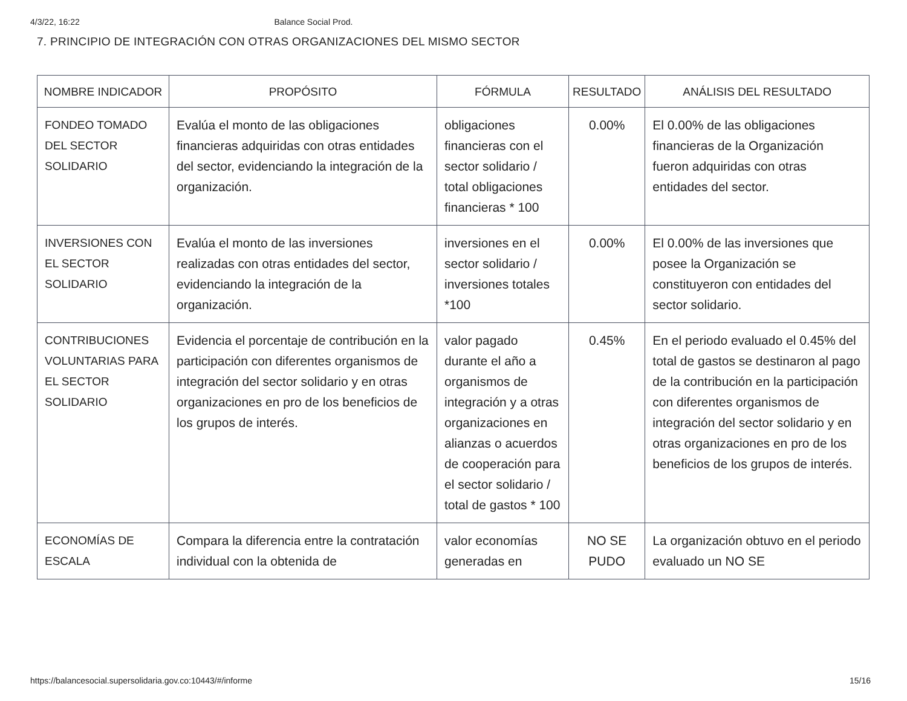4/3/22, 16:22 Balance Social Prod.
7. PRINCIPIO DE INTEGRACIÓN CON OTRAS ORGANIZACIONES DEL MISMO SECTOR
| NOMBRE INDICADOR | PROPÓSITO | FÓRMULA | RESULTADO | ANÁLISIS DEL RESULTADO |
| --- | --- | --- | --- | --- |
| FONDEO TOMADO DEL SECTOR SOLIDARIO | Evalúa el monto de las obligaciones financieras adquiridas con otras entidades del sector, evidenciando la integración de la organización. | obligaciones financieras con el sector solidario / total obligaciones financieras * 100 | 0.00% | El 0.00% de las obligaciones financieras de la Organización fueron adquiridas con otras entidades del sector. |
| INVERSIONES CON EL SECTOR SOLIDARIO | Evalúa el monto de las inversiones realizadas con otras entidades del sector, evidenciando la integración de la organización. | inversiones en el sector solidario / inversiones totales *100 | 0.00% | El 0.00% de las inversiones que posee la Organización se constituyeron con entidades del sector solidario. |
| CONTRIBUCIONES VOLUNTARIAS PARA EL SECTOR SOLIDARIO | Evidencia el porcentaje de contribución en la participación con diferentes organismos de integración del sector solidario y en otras organizaciones en pro de los beneficios de los grupos de interés. | valor pagado durante el año a organismos de integración y a otras organizaciones en alianzas o acuerdos de cooperación para el sector solidario / total de gastos * 100 | 0.45% | En el periodo evaluado el 0.45% del total de gastos se destinaron al pago de la contribución en la participación con diferentes organismos de integración del sector solidario y en otras organizaciones en pro de los beneficios de los grupos de interés. |
| ECONOMÍAS DE ESCALA | Compara la diferencia entre la contratación individual con la obtenida de | valor economías generadas en | NO SE PUDO | La organización obtuvo en el periodo evaluado un NO SE |
https://balancesocial.supersolidaria.gov.co:10443/#/informe 15/16